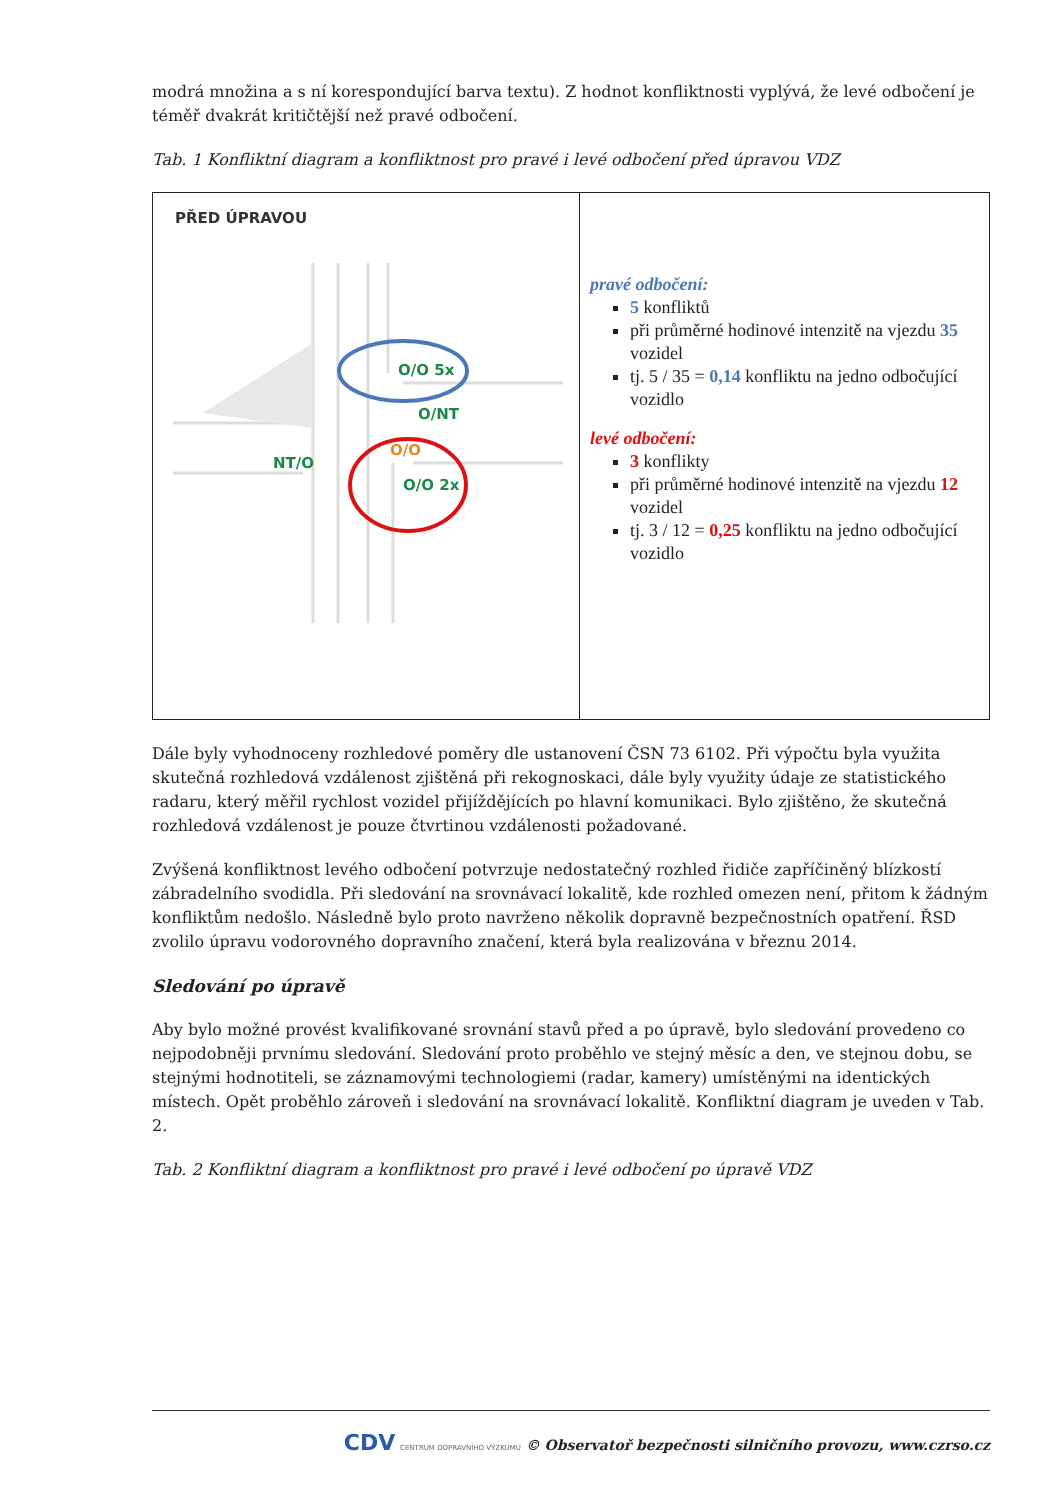modrá množina a s ní korespondující barva textu). Z hodnot konfliktnosti vyplývá, že levé odbočení je téměř dvakrát kritičtější než pravé odbočení.
Tab. 1 Konfliktní diagram a konfliktnost pro pravé i levé odbočení před úpravou VDZ
| PŘED ÚPRAVOU O/O 5x O/NT NT/O O/O 2x O/O | pravé odbočení: 5 konfliktů při průměrné hodinové intenzitě na vjezdu 35 vozidel tj. 5 / 35 = 0,14 konfliktu na jedno odbočující vozidlo levé odbočení: 3 konflikty při průměrné hodinové intenzitě na vjezdu 12 vozidel tj. 3 / 12 = 0,25 konfliktu na jedno odbočující vozidlo |
Dále byly vyhodnoceny rozhledové poměry dle ustanovení ČSN 73 6102. Při výpočtu byla využita skutečná rozhledová vzdálenost zjištěná při rekognoskaci, dále byly využity údaje ze statistického radaru, který měřil rychlost vozidel přijíždějících po hlavní komunikaci. Bylo zjištěno, že skutečná rozhledová vzdálenost je pouze čtvrtinou vzdálenosti požadované.
Zvýšená konfliktnost levého odbočení potvrzuje nedostatečný rozhled řidiče zapříčiněný blízkostí zábradelního svodidla. Při sledování na srovnávací lokalitě, kde rozhled omezen není, přitom k žádným konfliktům nedošlo. Následně bylo proto navrženo několik dopravně bezpečnostních opatření. ŘSD zvolilo úpravu vodorovného dopravního značení, která byla realizována v březnu 2014.
Sledování po úpravě
Aby bylo možné provést kvalifikované srovnání stavů před a po úpravě, bylo sledování provedeno co nejpodobněji prvnímu sledování. Sledování proto proběhlo ve stejný měsíc a den, ve stejnou dobu, se stejnými hodnotiteli, se záznamovými technologiemi (radar, kamery) umístěnými na identických místech. Opět proběhlo zároveň i sledování na srovnávací lokalitě. Konfliktní diagram je uveden v Tab. 2.
Tab. 2 Konfliktní diagram a konfliktnost pro pravé i levé odbočení po úpravě VDZ
CDV CENTRUM DOPRAVNÍHO VÝZKUMU © Observatoř bezpečnosti silničního provozu, www.czrso.cz